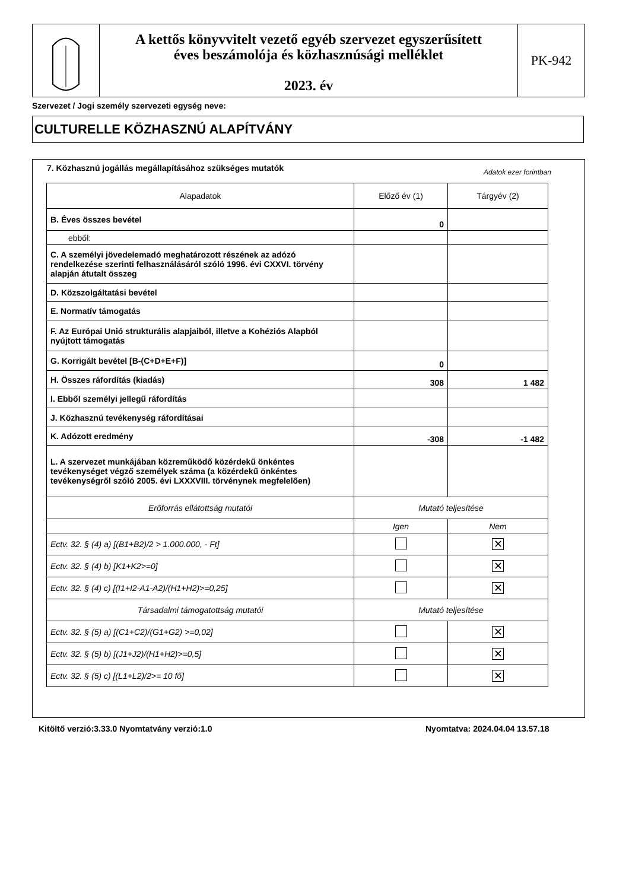A kettős könyvvitelt vezető egyéb szervezet egyszerűsített
éves beszámolója és közhasznúsági melléklet
2023. év
PK-942
Szervezet / Jogi személy szervezeti egység neve:
CULTURELLE KÖZHASZNÚ ALAPÍTVÁNY
7. Közhasznú jogállás megállapításához szükséges mutatók
Adatok ezer forintban
| Alapadatok | Előző év (1) | Tárgyév (2) |
| --- | --- | --- |
| B. Éves összes bevétel | 0 | |
| ebből: | | |
| C. A személyi jövedelemadó meghatározott részének az adózó rendelkezése szerinti felhasználásáról szóló 1996. évi CXXVI. törvény alapján átutalt összeg | | |
| D. Közszolgáltatási bevétel | | |
| E. Normatív támogatás | | |
| F. Az Európai Unió strukturális alapjaiból, illetve a Kohéziós Alapból nyújtott támogatás | | |
| G. Korrigált bevétel [B-(C+D+E+F)] | 0 | |
| H. Összes ráfordítás (kiadás) | 308 | 1 482 |
| I. Ebből személyi jellegű ráfordítás | | |
| J. Közhasznú tevékenység ráfordításai | | |
| K. Adózott eredmény | -308 | -1 482 |
| L. A szervezet munkájában közreműködő közérdekű önkéntes tevékenységet végző személyek száma (a közérdekű önkéntes tevékenységről szóló 2005. évi LXXXVIII. törvénynek megfelelően) | | |
| Erőforrás ellátottság mutatói | Mutató teljesítése | |
| | Igen | Nem |
| Ectv. 32. § (4) a) [(B1+B2)/2 > 1.000.000, - Ft] | | ✕ |
| Ectv. 32. § (4) b) [K1+K2>=0] | | ✕ |
| Ectv. 32. § (4) c) [(I1+I2-A1-A2)/(H1+H2)>=0,25] | | ✕ |
| Társadalmi támogatottság mutatói | Mutató teljesítése | |
| Ectv. 32. § (5) a) [(C1+C2)/(G1+G2) >=0,02] | | ✕ |
| Ectv. 32. § (5) b) [(J1+J2)/(H1+H2)>=0,5] | | ✕ |
| Ectv. 32. § (5) c) [(L1+L2)/2>= 10 fő] | | ✕ |
Kitöltő verzió:3.33.0 Nyomtatvány verzió:1.0
Nyomtatva: 2024.04.04 13.57.18